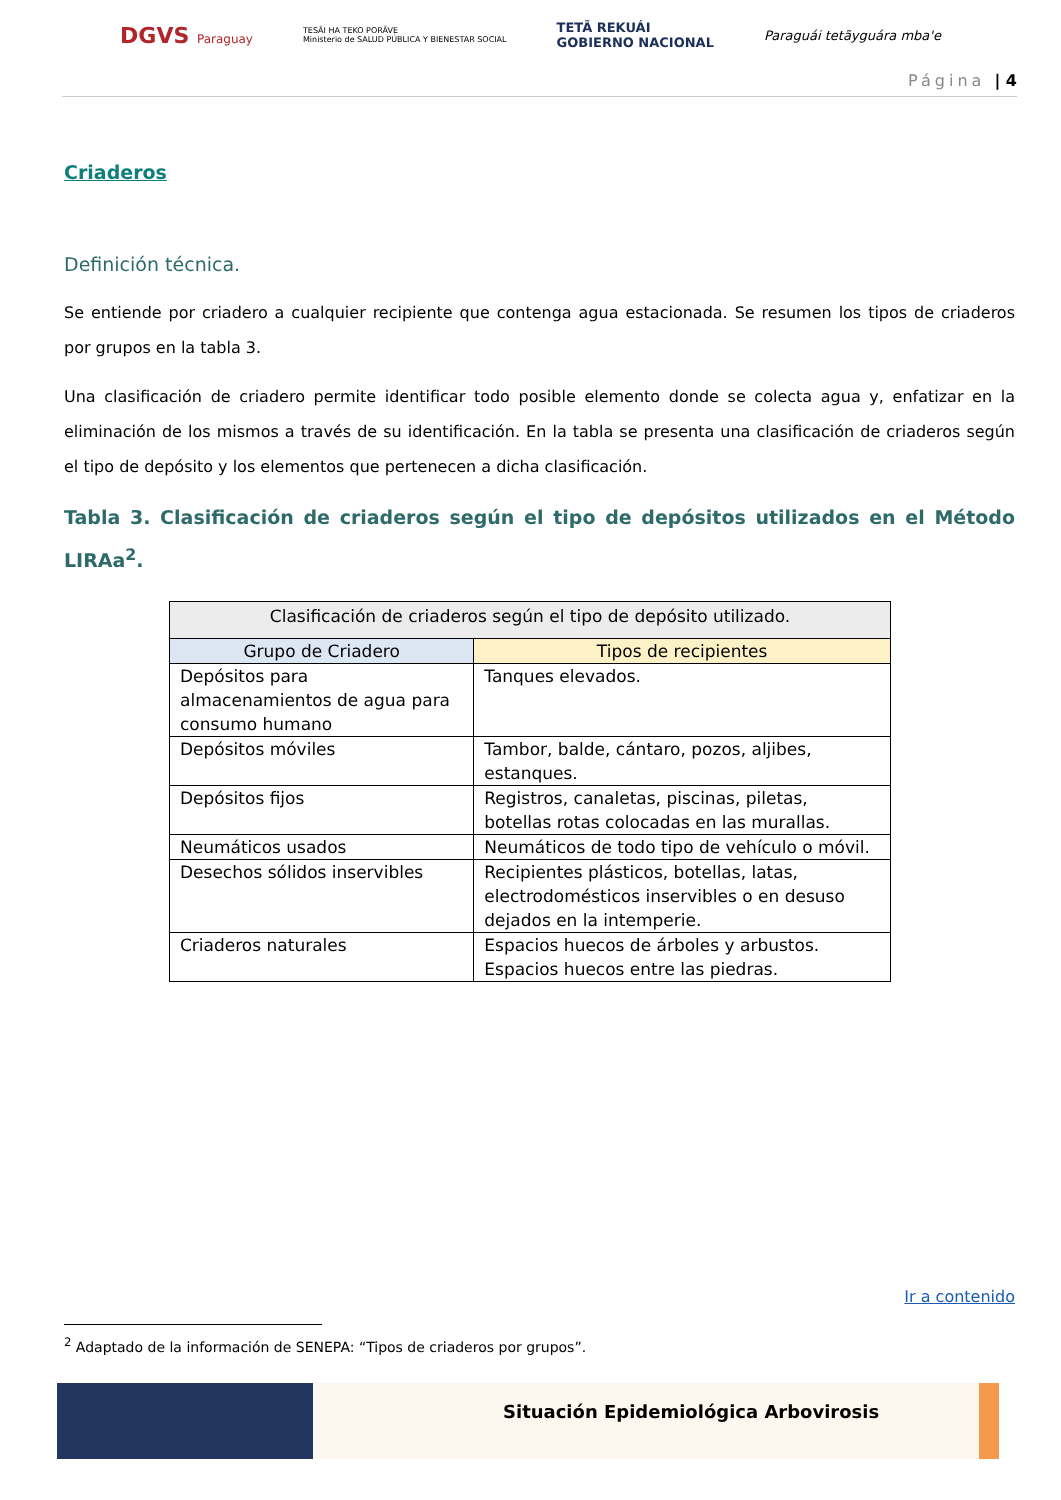DGVS Paraguay TESÃI HA TEKO PORÃVE
Ministerio de SALUD PÚBLICA Y BIENESTAR SOCIAL TETÃ REKUÁI
GOBIERNO NACIONAL Paraguái tetãyguára mba'e
Página | 4
Criaderos
Definición técnica.
Se entiende por criadero a cualquier recipiente que contenga agua estacionada. Se resumen los tipos de criaderos por grupos en la tabla 3.
Una clasificación de criadero permite identificar todo posible elemento donde se colecta agua y, enfatizar en la eliminación de los mismos a través de su identificación. En la tabla se presenta una clasificación de criaderos según el tipo de depósito y los elementos que pertenecen a dicha clasificación.
Tabla 3. Clasificación de criaderos según el tipo de depósitos utilizados en el Método LIRAa<sup>2</sup>.
| Clasificación de criaderos según el tipo de depósito utilizado. | |
| --- | --- |
| Grupo de Criadero | Tipos de recipientes |
| Depósitos para almacenamientos de agua para consumo humano | Tanques elevados. |
| Depósitos móviles | Tambor, balde, cántaro, pozos, aljibes, estanques. |
| Depósitos fijos | Registros, canaletas, piscinas, piletas, botellas rotas colocadas en las murallas. |
| Neumáticos usados | Neumáticos de todo tipo de vehículo o móvil. |
| Desechos sólidos inservibles | Recipientes plásticos, botellas, latas, electrodomésticos inservibles o en desuso dejados en la intemperie. |
| Criaderos naturales | Espacios huecos de árboles y arbustos. Espacios huecos entre las piedras. |
Ir a contenido
<sup>2</sup> Adaptado de la información de SENEPA: “Tipos de criaderos por grupos”.
Situación Epidemiológica Arbovirosis